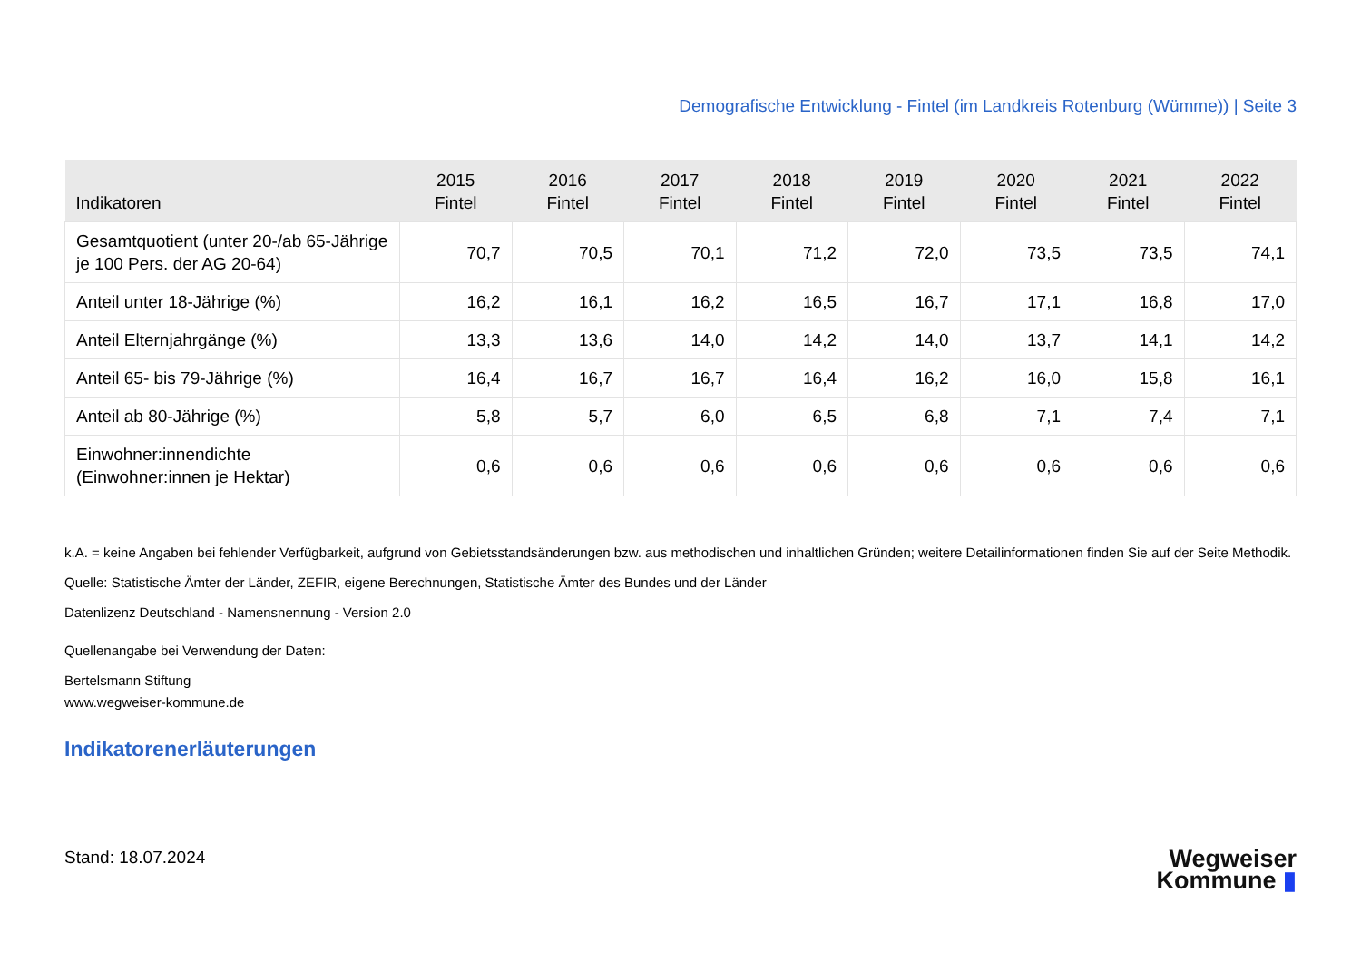Demografische Entwicklung - Fintel (im Landkreis Rotenburg (Wümme)) | Seite 3
| Indikatoren | 2015 Fintel | 2016 Fintel | 2017 Fintel | 2018 Fintel | 2019 Fintel | 2020 Fintel | 2021 Fintel | 2022 Fintel |
| --- | --- | --- | --- | --- | --- | --- | --- | --- |
| Gesamtquotient (unter 20-/ab 65-Jährige je 100 Pers. der AG 20-64) | 70,7 | 70,5 | 70,1 | 71,2 | 72,0 | 73,5 | 73,5 | 74,1 |
| Anteil unter 18-Jährige (%) | 16,2 | 16,1 | 16,2 | 16,5 | 16,7 | 17,1 | 16,8 | 17,0 |
| Anteil Elternjahrgänge (%) | 13,3 | 13,6 | 14,0 | 14,2 | 14,0 | 13,7 | 14,1 | 14,2 |
| Anteil 65- bis 79-Jährige (%) | 16,4 | 16,7 | 16,7 | 16,4 | 16,2 | 16,0 | 15,8 | 16,1 |
| Anteil ab 80-Jährige (%) | 5,8 | 5,7 | 6,0 | 6,5 | 6,8 | 7,1 | 7,4 | 7,1 |
| Einwohner:innendichte (Einwohner:innen je Hektar) | 0,6 | 0,6 | 0,6 | 0,6 | 0,6 | 0,6 | 0,6 | 0,6 |
k.A. = keine Angaben bei fehlender Verfügbarkeit, aufgrund von Gebietsstandsänderungen bzw. aus methodischen und inhaltlichen Gründen; weitere Detailinformationen finden Sie auf der Seite Methodik.
Quelle: Statistische Ämter der Länder, ZEFIR, eigene Berechnungen, Statistische Ämter des Bundes und der Länder
Datenlizenz Deutschland - Namensnennung - Version 2.0
Quellenangabe bei Verwendung der Daten:
Bertelsmann Stiftung
www.wegweiser-kommune.de
Indikatorenerläuterungen
Stand: 18.07.2024
Wegweiser
Kommune ▮